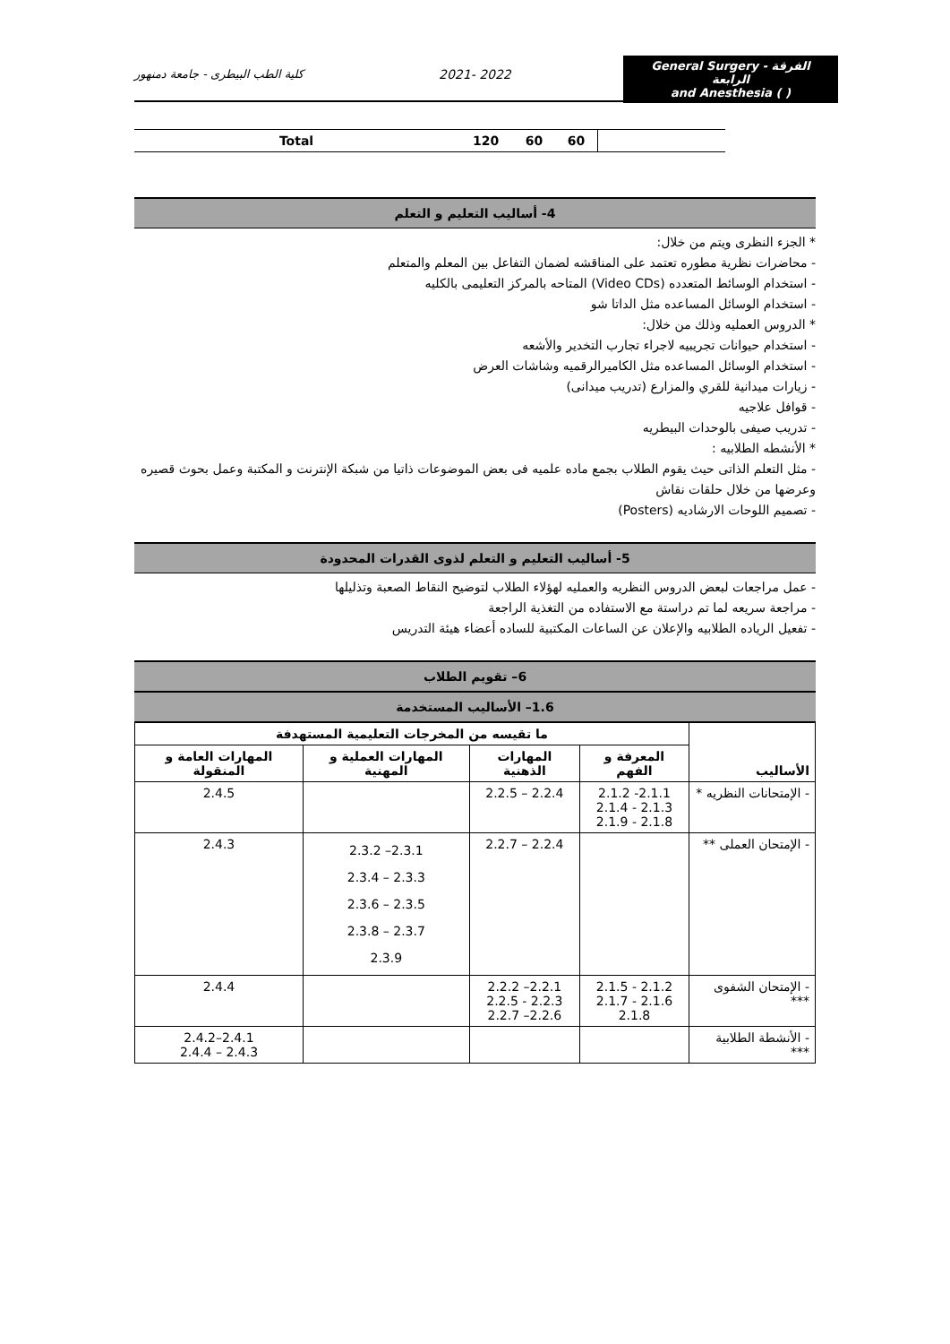كلية الطب البيطرى - جامعة دمنهور 2021- 2022
General Surgery - الفرقة الرابعة
and Anesthesia ( )
| Total | 120 | 60 | 60 | |
4- أساليب التعليم و التعلم
* الجزء النظرى ويتم من خلال:
- محاضرات نظرية مطوره تعتمد على المناقشه لضمان التفاعل بين المعلم والمتعلم
- استخدام الوسائط المتعدده (Video CDs) المتاحه بالمركز التعليمى بالكليه
- استخدام الوسائل المساعده مثل الداتا شو
* الدروس العمليه وذلك من خلال:
- استخدام حيوانات تجريبيه لاجراء تجارب التخدير والأشعه
- استخدام الوسائل المساعده مثل الكاميرالرقميه وشاشات العرض
- زيارات ميدانية للقري والمزارع (تدريب ميدانى)
- قوافل علاجيه
- تدريب صيفى بالوحدات البيطريه
* الأنشطه الطلابيه :
- مثل التعلم الذاتى حيث يقوم الطلاب بجمع ماده علميه فى بعض الموضوعات ذاتيا من شبكة الإنترنت و المكتبة وعمل بحوث قصيره وعرضها من خلال حلقات نقاش
- تصميم اللوحات الارشاديه (Posters)
5- أساليب التعليم و التعلم لذوى القدرات المحدودة
- عمل مراجعات لبعض الدروس النظريه والعمليه لهؤلاء الطلاب لتوضيح النقاط الصعبة وتذليلها
- مراجعة سريعه لما تم دراستة مع الاستفاده من التغذية الراجعة
- تفعيل الرياده الطلابيه والإعلان عن الساعات المكتبية للساده أعضاء هيئة التدريس
6– تقويم الطلاب
1.6– الأساليب المستخدمة
| الأساليب | ما تقيسه من المخرجات التعليمية المستهدفة | | | |
| --- | --- | --- | --- | --- |
| | المعرفة و الفهم | المهارات الذهنية | المهارات العملية و المهنية | المهارات العامة و المنقولة |
| - الإمتحانات النظريه * | 2.1.1- 2.1.2 2.1.3 - 2.1.4 2.1.8 - 2.1.9 | 2.2.4 – 2.2.5 | | 2.4.5 |
| - الإمتحان العملى ** | | 2.2.4 – 2.2.7 | 2.3.1– 2.3.2 2.3.3 – 2.3.4 2.3.5 – 2.3.6 2.3.7 – 2.3.8 2.3.9 | 2.4.3 |
| - الإمتحان الشفوى *** | 2.1.2 - 2.1.5 2.1.6 - 2.1.7 2.1.8 | 2.2.1– 2.2.2 2.2.3 - 2.2.5 2.2.6– 2.2.7 | | 2.4.4 |
| - الأنشطة الطلابية *** | | | | 2.4.1–2.4.2 2.4.3 – 2.4.4 |